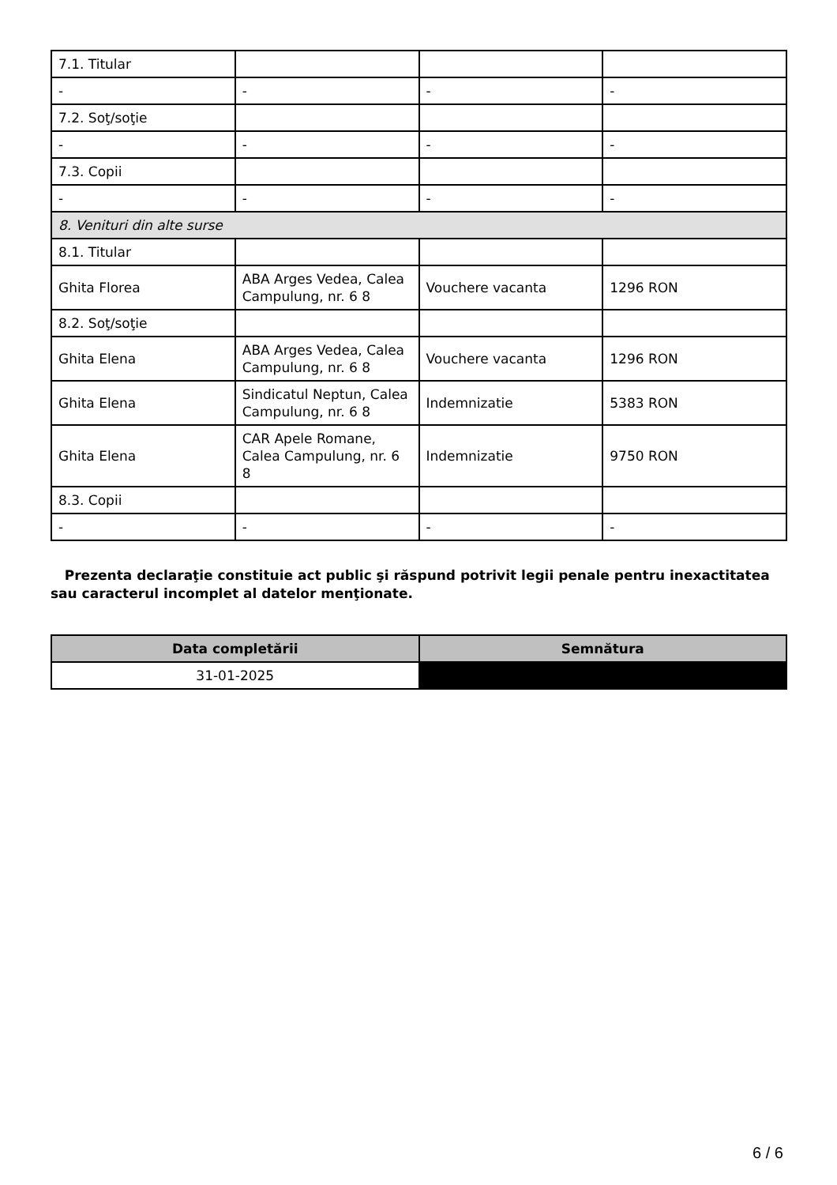| 7.1. Titular | | | |
| - | - | - | - |
| 7.2. Soţ/soţie | | | |
| - | - | - | - |
| 7.3. Copii | | | |
| - | - | - | - |
| 8. Venituri din alte surse | | | |
| 8.1. Titular | | | |
| Ghita Florea | ABA Arges Vedea, Calea Campulung, nr. 6 8 | Vouchere vacanta | 1296 RON |
| 8.2. Soţ/soţie | | | |
| Ghita Elena | ABA Arges Vedea, Calea Campulung, nr. 6 8 | Vouchere vacanta | 1296 RON |
| Ghita Elena | Sindicatul Neptun, Calea Campulung, nr. 6 8 | Indemnizatie | 5383 RON |
| Ghita Elena | CAR Apele Romane, Calea Campulung, nr. 6 8 | Indemnizatie | 9750 RON |
| 8.3. Copii | | | |
| - | - | - | - |
Prezenta declaraţie constituie act public şi răspund potrivit legii penale pentru inexactitatea sau caracterul incomplet al datelor menţionate.
| Data completării | Semnătura |
| --- | --- |
| 31-01-2025 | |
6 / 6